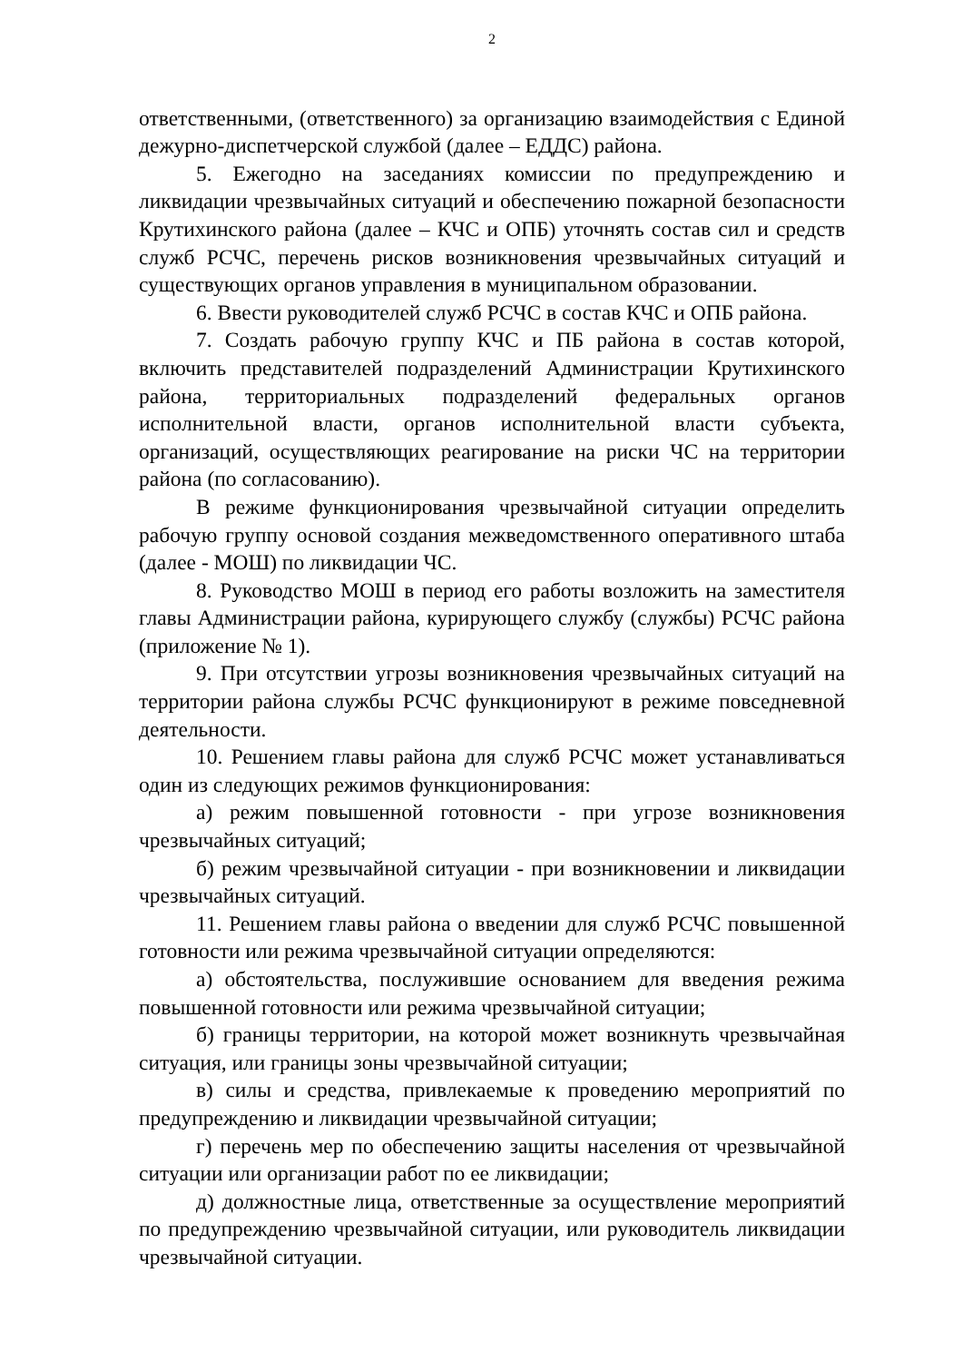2
ответственными, (ответственного) за организацию взаимодействия с Единой дежурно-диспетчерской службой (далее – ЕДДС) района.
5. Ежегодно на заседаниях комиссии по предупреждению и ликвидации чрезвычайных ситуаций и обеспечению пожарной безопасности Крутихинского района (далее – КЧС и ОПБ) уточнять состав сил и средств служб РСЧС, перечень рисков возникновения чрезвычайных ситуаций и существующих органов управления в муниципальном образовании.
6. Ввести руководителей служб РСЧС в состав КЧС и ОПБ района.
7. Создать рабочую группу КЧС и ПБ района в состав которой, включить представителей подразделений Администрации Крутихинского района, территориальных подразделений федеральных органов исполнительной власти, органов исполнительной власти субъекта, организаций, осуществляющих реагирование на риски ЧС на территории района (по согласованию).
В режиме функционирования чрезвычайной ситуации определить рабочую группу основой создания межведомственного оперативного штаба (далее - МОШ) по ликвидации ЧС.
8. Руководство МОШ в период его работы возложить на заместителя главы Администрации района, курирующего службу (службы) РСЧС района (приложение № 1).
9. При отсутствии угрозы возникновения чрезвычайных ситуаций на территории района службы РСЧС функционируют в режиме повседневной деятельности.
10. Решением главы района для служб РСЧС может устанавливаться один из следующих режимов функционирования:
а) режим повышенной готовности - при угрозе возникновения чрезвычайных ситуаций;
б) режим чрезвычайной ситуации - при возникновении и ликвидации чрезвычайных ситуаций.
11. Решением главы района о введении для служб РСЧС повышенной готовности или режима чрезвычайной ситуации определяются:
а) обстоятельства, послужившие основанием для введения режима повышенной готовности или режима чрезвычайной ситуации;
б) границы территории, на которой может возникнуть чрезвычайная ситуация, или границы зоны чрезвычайной ситуации;
в) силы и средства, привлекаемые к проведению мероприятий по предупреждению и ликвидации чрезвычайной ситуации;
г) перечень мер по обеспечению защиты населения от чрезвычайной ситуации или организации работ по ее ликвидации;
д) должностные лица, ответственные за осуществление мероприятий по предупреждению чрезвычайной ситуации, или руководитель ликвидации чрезвычайной ситуации.